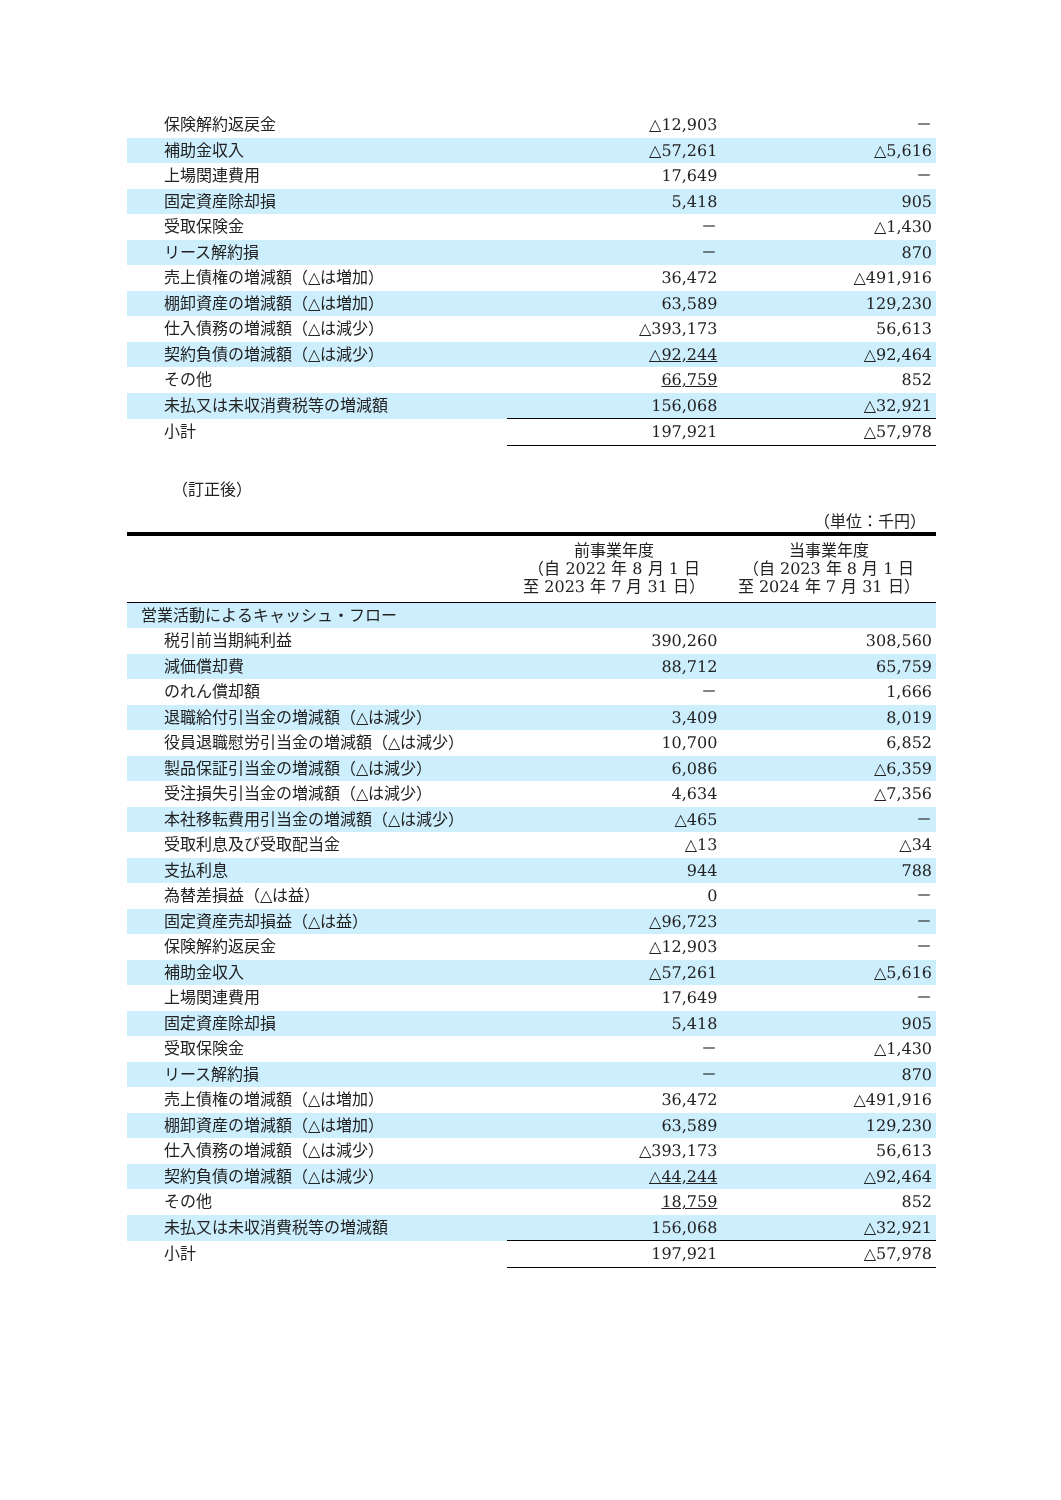| 保険解約返戻金 | △12,903 | － |
| 補助金収入 | △57,261 | △5,616 |
| 上場関連費用 | 17,649 | － |
| 固定資産除却損 | 5,418 | 905 |
| 受取保険金 | － | △1,430 |
| リース解約損 | － | 870 |
| 売上債権の増減額（△は増加） | 36,472 | △491,916 |
| 棚卸資産の増減額（△は増加） | 63,589 | 129,230 |
| 仕入債務の増減額（△は減少） | △393,173 | 56,613 |
| 契約負債の増減額（△は減少） | △92,244 | △92,464 |
| その他 | 66,759 | 852 |
| 未払又は未収消費税等の増減額 | 156,068 | △32,921 |
| 小計 | 197,921 | △57,978 |
（訂正後）
（単位：千円）
| | 前事業年度 （自 2022 年 8 月 1 日 至 2023 年 7 月 31 日） | 当事業年度 （自 2023 年 8 月 1 日 至 2024 年 7 月 31 日） |
| --- | --- | --- |
| 営業活動によるキャッシュ・フロー | | |
| 税引前当期純利益 | 390,260 | 308,560 |
| 減価償却費 | 88,712 | 65,759 |
| のれん償却額 | － | 1,666 |
| 退職給付引当金の増減額（△は減少） | 3,409 | 8,019 |
| 役員退職慰労引当金の増減額（△は減少） | 10,700 | 6,852 |
| 製品保証引当金の増減額（△は減少） | 6,086 | △6,359 |
| 受注損失引当金の増減額（△は減少） | 4,634 | △7,356 |
| 本社移転費用引当金の増減額（△は減少） | △465 | － |
| 受取利息及び受取配当金 | △13 | △34 |
| 支払利息 | 944 | 788 |
| 為替差損益（△は益） | 0 | － |
| 固定資産売却損益（△は益） | △96,723 | － |
| 保険解約返戻金 | △12,903 | － |
| 補助金収入 | △57,261 | △5,616 |
| 上場関連費用 | 17,649 | － |
| 固定資産除却損 | 5,418 | 905 |
| 受取保険金 | － | △1,430 |
| リース解約損 | － | 870 |
| 売上債権の増減額（△は増加） | 36,472 | △491,916 |
| 棚卸資産の増減額（△は増加） | 63,589 | 129,230 |
| 仕入債務の増減額（△は減少） | △393,173 | 56,613 |
| 契約負債の増減額（△は減少） | △44,244 | △92,464 |
| その他 | 18,759 | 852 |
| 未払又は未収消費税等の増減額 | 156,068 | △32,921 |
| 小計 | 197,921 | △57,978 |